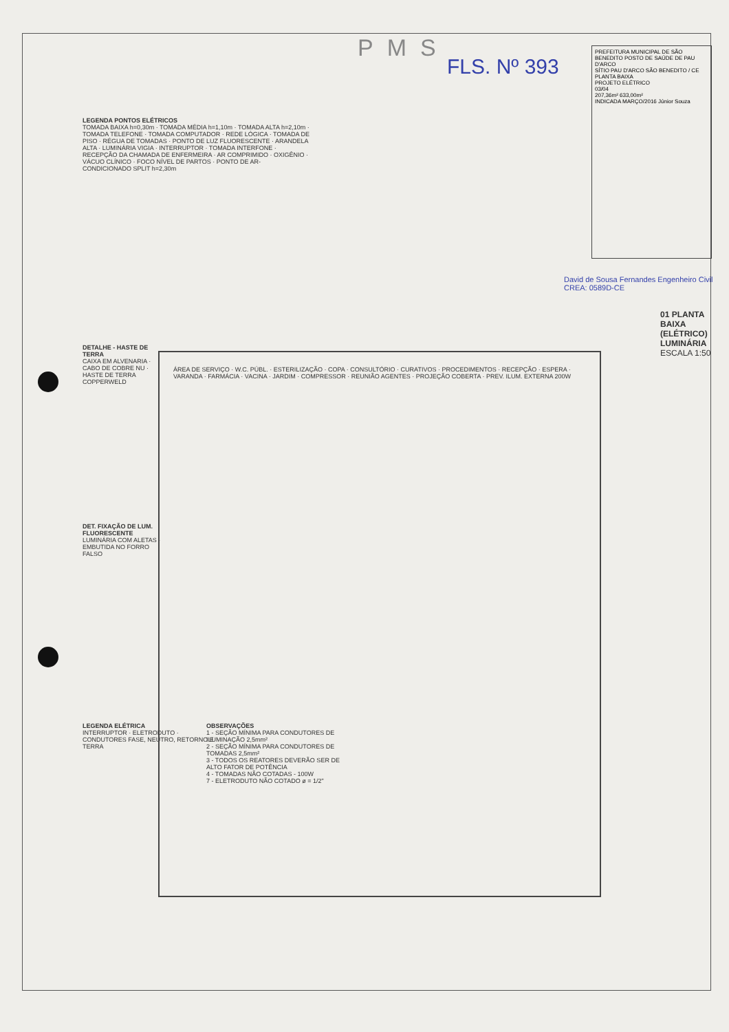PMS
FLS. Nº 393
PREFEITURA MUNICIPAL DE SÃO BENEDITO POSTO DE SAÚDE DE PAU D'ARCO
SÍTIO PAU D'ARCO SÃO BENEDITO / CE
PLANTA BAIXA
PROJETO ELÉTRICO
03/04
207,36m² 633,00m²
INDICADA MARÇO/2016 Júnior Souza
LEGENDA PONTOS ELÉTRICOS
TOMADA BAIXA h=0,30m · TOMADA MÉDIA h=1,10m · TOMADA ALTA h=2,10m · TOMADA TELEFONE · TOMADA COMPUTADOR · REDE LÓGICA · TOMADA DE PISO · RÉGUA DE TOMADAS · PONTO DE LUZ FLUORESCENTE · ARANDELA ALTA · LUMINÁRIA VIGIA · INTERRUPTOR · TOMADA INTERFONE · RECEPÇÃO DA CHAMADA DE ENFERMEIRA · AR COMPRIMIDO · OXIGÊNIO · VÁCUO CLÍNICO · FOCO NÍVEL DE PARTOS · PONTO DE AR-CONDICIONADO SPLIT h=2,30m
DETALHE - HASTE DE TERRA
CAIXA EM ALVENARIA · CABO DE COBRE NU · HASTE DE TERRA COPPERWELD
DET. FIXAÇÃO DE LUM. FLUORESCENTE
LUMINÁRIA COM ALETAS · EMBUTIDA NO FORRO FALSO
LEGENDA ELÉTRICA
INTERRUPTOR · ELETRODUTO · CONDUTORES FASE, NEUTRO, RETORNO E TERRA
OBSERVAÇÕES
1 - SEÇÃO MÍNIMA PARA CONDUTORES DE ILUMINAÇÃO 2,5mm²
2 - SEÇÃO MÍNIMA PARA CONDUTORES DE TOMADAS 2,5mm²
3 - TODOS OS REATORES DEVERÃO SER DE ALTO FATOR DE POTÊNCIA
4 - TOMADAS NÃO COTADAS - 100W
7 - ELETRODUTO NÃO COTADO ø = 1/2"
ÁREA DE SERVIÇO · W.C. PÚBL. · ESTERILIZAÇÃO · COPA · CONSULTÓRIO · CURATIVOS · PROCEDIMENTOS · RECEPÇÃO · ESPERA · VARANDA · FARMÁCIA · VACINA · JARDIM · COMPRESSOR · REUNIÃO AGENTES · PROJEÇÃO COBERTA · PREV. ILUM. EXTERNA 200W
01 PLANTA BAIXA (ELÉTRICO) LUMINÁRIA ESCALA 1:50
David de Sousa Fernandes Engenheiro Civil CREA: 0589D-CE